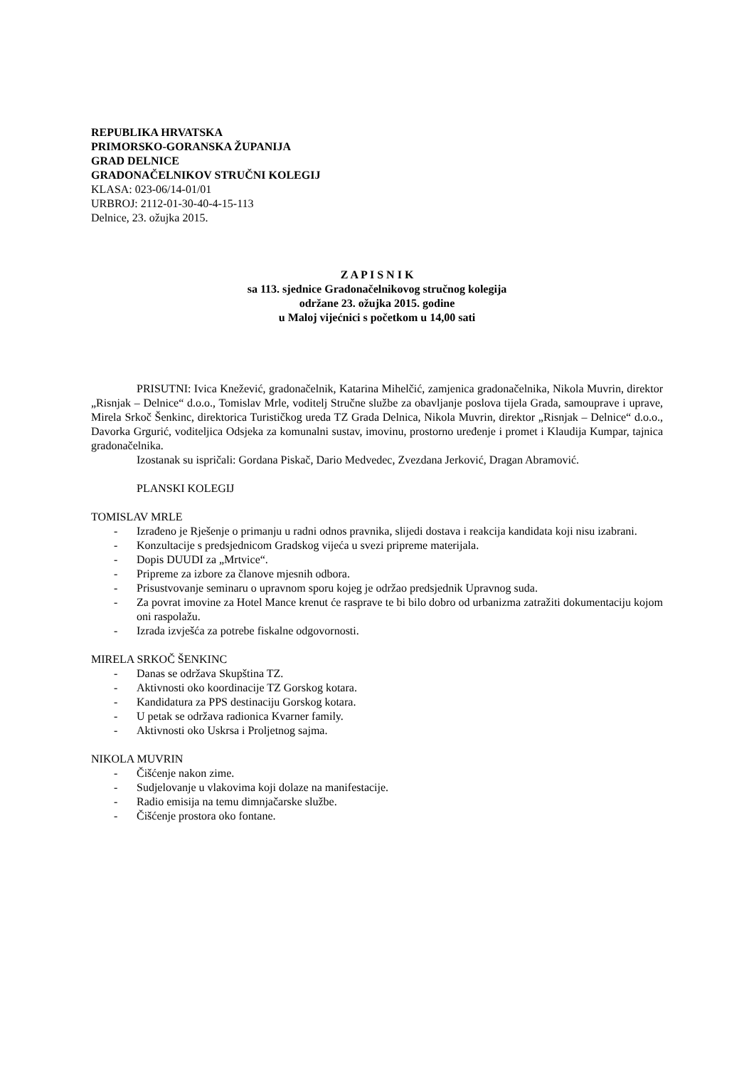REPUBLIKA HRVATSKA
PRIMORSKO-GORANSKA ŽUPANIJA
GRAD DELNICE
GRADONAČELNIKOV STRUČNI KOLEGIJ
KLASA: 023-06/14-01/01
URBROJ: 2112-01-30-40-4-15-113
Delnice, 23. ožujka 2015.
Z A P I S N I K
sa 113. sjednice Gradonačelnikovog stručnog kolegija
održane 23. ožujka 2015. godine
u Maloj vijećnici s početkom u 14,00 sati
PRISUTNI: Ivica Knežević, gradonačelnik, Katarina Mihelčić, zamjenica gradonačelnika, Nikola Muvrin, direktor „Risnjak – Delnice“ d.o.o., Tomislav Mrle, voditelj Stručne službe za obavljanje poslova tijela Grada, samouprave i uprave, Mirela Srkoč Šenkinc, direktorica Turističkog ureda TZ Grada Delnica, Nikola Muvrin, direktor „Risnjak – Delnice“ d.o.o., Davorka Grgurić, voditeljica Odsjeka za komunalni sustav, imovinu, prostorno uređenje i promet i Klaudija Kumpar, tajnica gradonačelnika.
Izostanak su ispričali: Gordana Piskač, Dario Medvedec, Zvezdana Jerković, Dragan Abramović.
PLANSKI KOLEGIJ
TOMISLAV MRLE
- Izrađeno je Rješenje o primanju u radni odnos pravnika, slijedi dostava i reakcija kandidata koji nisu izabrani.
- Konzultacije s predsjednicom Gradskog vijeća u svezi pripreme materijala.
- Dopis DUUDI za „Mrtvice“.
- Pripreme za izbore za članove mjesnih odbora.
- Prisustvovanje seminaru o upravnom sporu kojeg je održao predsjednik Upravnog suda.
- Za povrat imovine za Hotel Mance krenut će rasprave te bi bilo dobro od urbanizma zatražiti dokumentaciju kojom oni raspolažu.
- Izrada izvješća za potrebe fiskalne odgovornosti.
MIRELA SRKOČ ŠENKINC
- Danas se održava Skupština TZ.
- Aktivnosti oko koordinacije TZ Gorskog kotara.
- Kandidatura za PPS destinaciju Gorskog kotara.
- U petak se održava radionica Kvarner family.
- Aktivnosti oko Uskrsa i Proljetnog sajma.
NIKOLA MUVRIN
- Čišćenje nakon zime.
- Sudjelovanje u vlakovima koji dolaze na manifestacije.
- Radio emisija na temu dimnjačarske službe.
- Čišćenje prostora oko fontane.